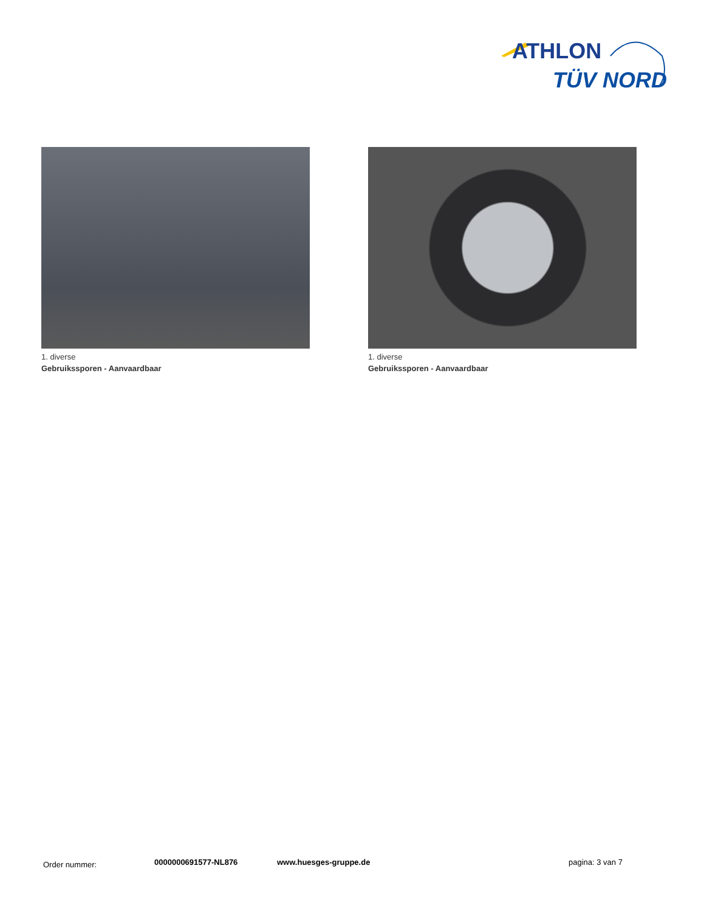ATHLON
TÜV NORD
1. diverse
Gebruikssporen - Aanvaardbaar
1. diverse
Gebruikssporen - Aanvaardbaar
Order nummer: 0000000691577-NL876 www.huesges-gruppe.de pagina: 3 van 7